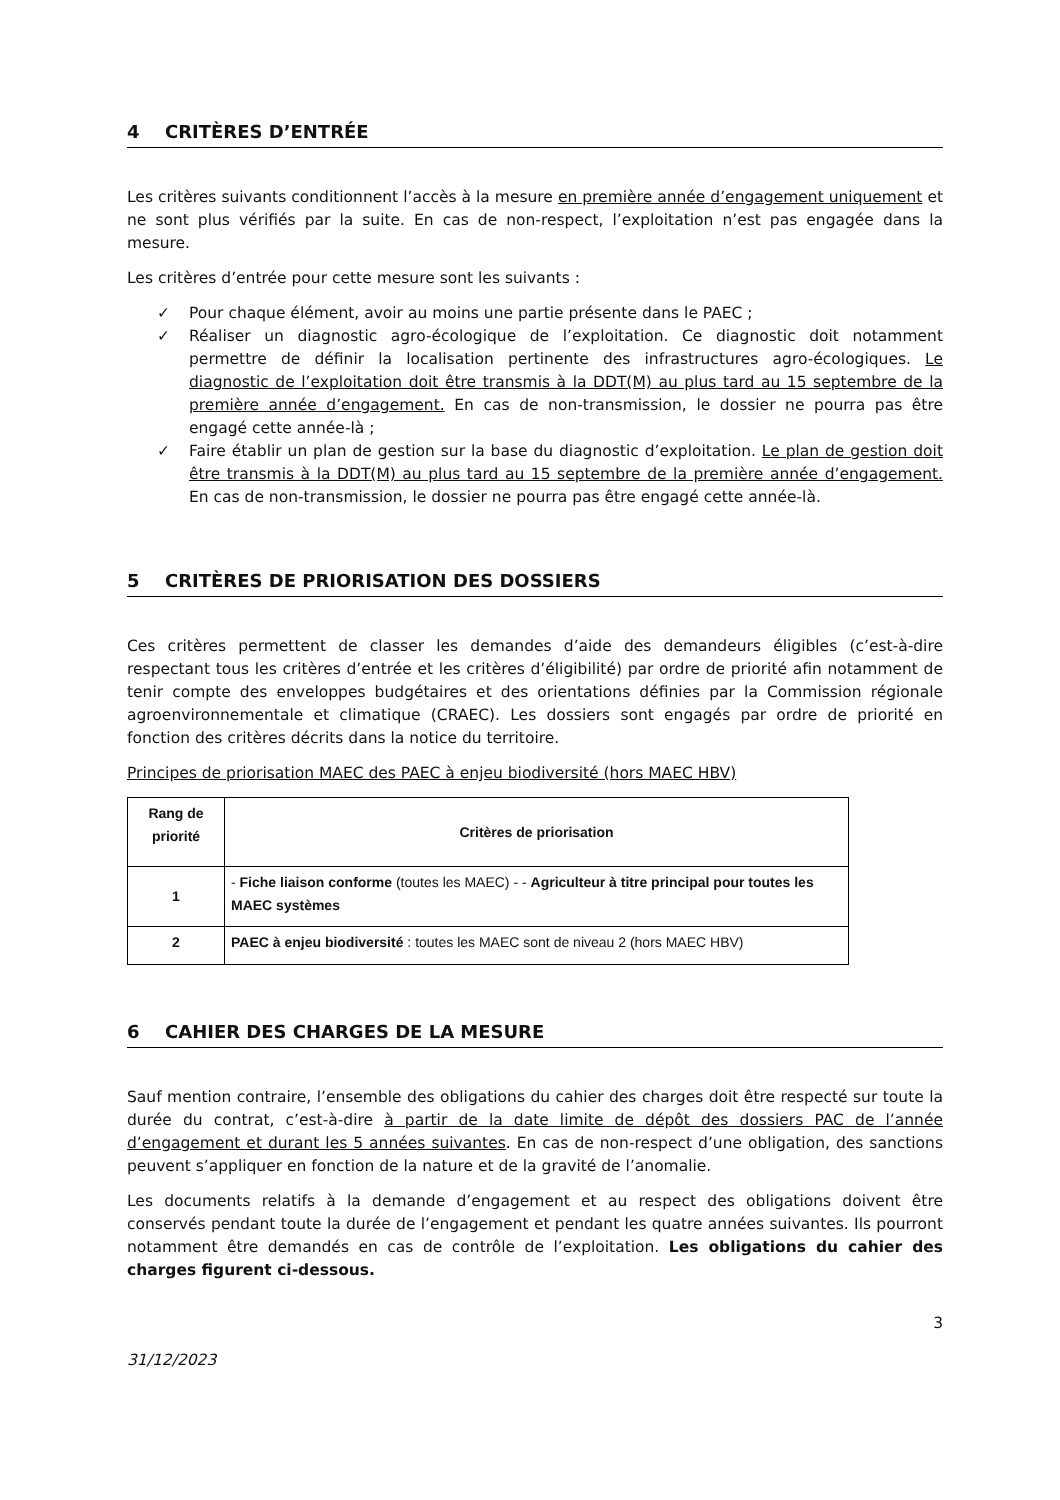4 CRITÈRES D’ENTRÉE
Les critères suivants conditionnent l’accès à la mesure en première année d’engagement uniquement et ne sont plus vérifiés par la suite. En cas de non-respect, l’exploitation n’est pas engagée dans la mesure.
Les critères d’entrée pour cette mesure sont les suivants :
✓ Pour chaque élément, avoir au moins une partie présente dans le PAEC ;
✓ Réaliser un diagnostic agro-écologique de l’exploitation. Ce diagnostic doit notamment permettre de définir la localisation pertinente des infrastructures agro-écologiques. Le diagnostic de l’exploitation doit être transmis à la DDT(M) au plus tard au 15 septembre de la première année d’engagement. En cas de non-transmission, le dossier ne pourra pas être engagé cette année-là ;
✓ Faire établir un plan de gestion sur la base du diagnostic d’exploitation. Le plan de gestion doit être transmis à la DDT(M) au plus tard au 15 septembre de la première année d’engagement. En cas de non-transmission, le dossier ne pourra pas être engagé cette année-là.
5 CRITÈRES DE PRIORISATION DES DOSSIERS
Ces critères permettent de classer les demandes d’aide des demandeurs éligibles (c’est-à-dire respectant tous les critères d’entrée et les critères d’éligibilité) par ordre de priorité afin notamment de tenir compte des enveloppes budgétaires et des orientations définies par la Commission régionale agroenvironnementale et climatique (CRAEC). Les dossiers sont engagés par ordre de priorité en fonction des critères décrits dans la notice du territoire.
Principes de priorisation MAEC des PAEC à enjeu biodiversité (hors MAEC HBV)
| Rang de priorité | Critères de priorisation |
| --- | --- |
| 1 | - Fiche liaison conforme (toutes les MAEC) - - Agriculteur à titre principal pour toutes les MAEC systèmes |
| 2 | PAEC à enjeu biodiversité : toutes les MAEC sont de niveau 2 (hors MAEC HBV) |
6 CAHIER DES CHARGES DE LA MESURE
Sauf mention contraire, l’ensemble des obligations du cahier des charges doit être respecté sur toute la durée du contrat, c’est-à-dire à partir de la date limite de dépôt des dossiers PAC de l’année d’engagement et durant les 5 années suivantes. En cas de non-respect d’une obligation, des sanctions peuvent s’appliquer en fonction de la nature et de la gravité de l’anomalie.
Les documents relatifs à la demande d’engagement et au respect des obligations doivent être conservés pendant toute la durée de l’engagement et pendant les quatre années suivantes. Ils pourront notamment être demandés en cas de contrôle de l’exploitation. Les obligations du cahier des charges figurent ci-dessous.
3
31/12/2023